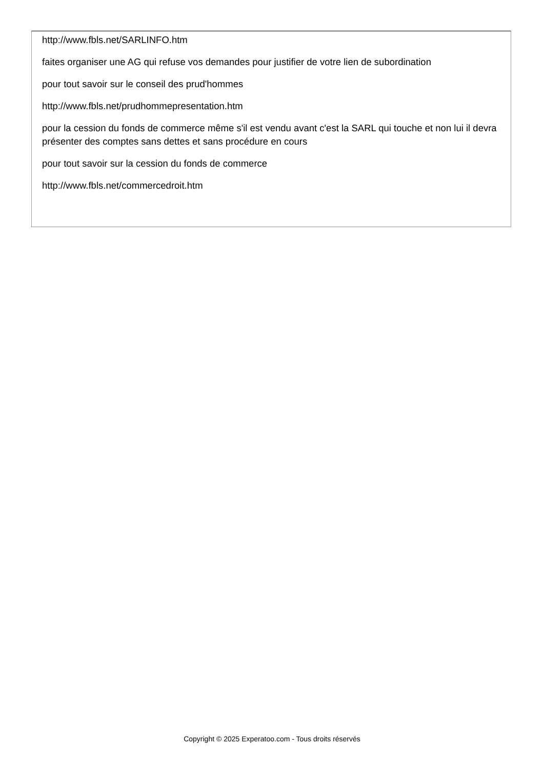http://www.fbls.net/SARLINFO.htm
faites organiser une AG qui refuse vos demandes pour justifier de votre lien de subordination
pour tout savoir sur le conseil des prud'hommes
http://www.fbls.net/prudhommepresentation.htm
pour la cession du fonds de commerce même s'il est vendu avant c'est la SARL qui touche et non lui il devra présenter des comptes sans dettes et sans procédure en cours
pour tout savoir sur la cession du fonds de commerce
http://www.fbls.net/commercedroit.htm
Copyright © 2025 Experatoo.com - Tous droits réservés